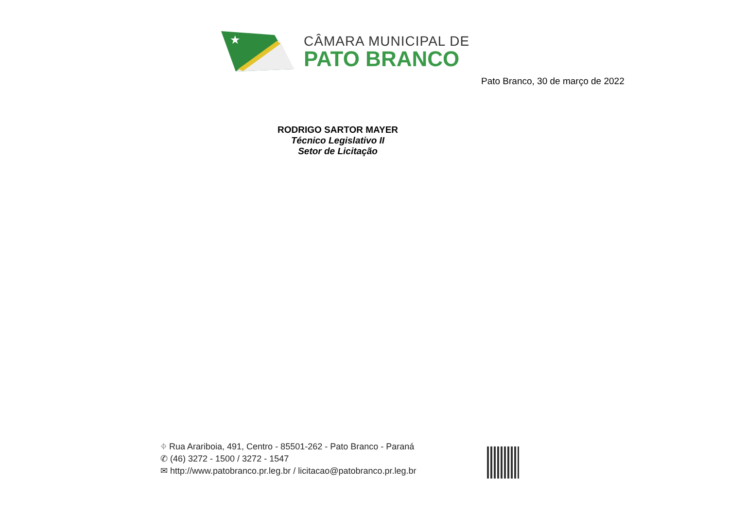★
CÂMARA MUNICIPAL DE
PATO BRANCO
Pato Branco, 30 de março de 2022
RODRIGO SARTOR MAYER
Técnico Legislativo II
Setor de Licitação
⌖ Rua Arariboia, 491, Centro - 85501-262 - Pato Branco - Paraná
✆ (46) 3272 - 1500 / 3272 - 1547
✉ http://www.patobranco.pr.leg.br / licitacao@patobranco.pr.leg.br